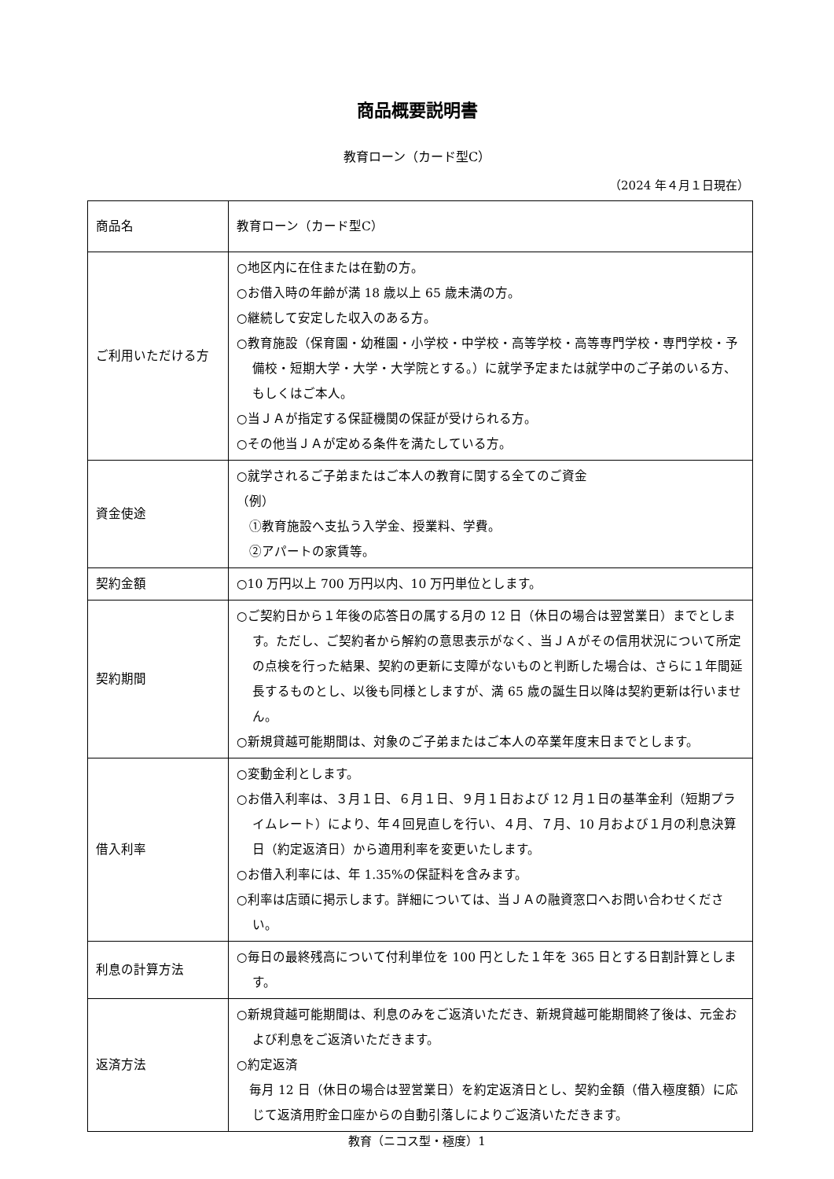商品概要説明書
教育ローン（カード型C）
（2024 年４月１日現在）
| 商品名 | 教育ローン（カード型C） |
| ご利用いただける方 | ○地区内に在住または在勤の方。 ○お借入時の年齢が満 18 歳以上 65 歳未満の方。 ○継続して安定した収入のある方。 ○教育施設（保育園・幼稚園・小学校・中学校・高等学校・高等専門学校・専門学校・予備校・短期大学・大学・大学院とする。）に就学予定または就学中のご子弟のいる方、もしくはご本人。 ○当ＪＡが指定する保証機関の保証が受けられる方。 ○その他当ＪＡが定める条件を満たしている方。 |
| 資金使途 | ○就学されるご子弟またはご本人の教育に関する全てのご資金 （例） ①教育施設へ支払う入学金、授業料、学費。 ②アパートの家賃等。 |
| 契約金額 | ○10 万円以上 700 万円以内、10 万円単位とします。 |
| 契約期間 | ○ご契約日から１年後の応答日の属する月の 12 日（休日の場合は翌営業日）までとします。ただし、ご契約者から解約の意思表示がなく、当ＪＡがその信用状況について所定の点検を行った結果、契約の更新に支障がないものと判断した場合は、さらに１年間延長するものとし、以後も同様としますが、満 65 歳の誕生日以降は契約更新は行いません。 ○新規貸越可能期間は、対象のご子弟またはご本人の卒業年度末日までとします。 |
| 借入利率 | ○変動金利とします。 ○お借入利率は、３月１日、６月１日、９月１日および 12 月１日の基準金利（短期プライムレート）により、年４回見直しを行い、４月、７月、10 月および１月の利息決算日（約定返済日）から適用利率を変更いたします。 ○お借入利率には、年 1.35%の保証料を含みます。 ○利率は店頭に掲示します。詳細については、当ＪＡの融資窓口へお問い合わせください。 |
| 利息の計算方法 | ○毎日の最終残高について付利単位を 100 円とした１年を 365 日とする日割計算とします。 |
| 返済方法 | ○新規貸越可能期間は、利息のみをご返済いただき、新規貸越可能期間終了後は、元金および利息をご返済いただきます。 ○約定返済 毎月 12 日（休日の場合は翌営業日）を約定返済日とし、契約金額（借入極度額）に応じて返済用貯金口座からの自動引落しによりご返済いただきます。 |
教育（ニコス型・極度）1